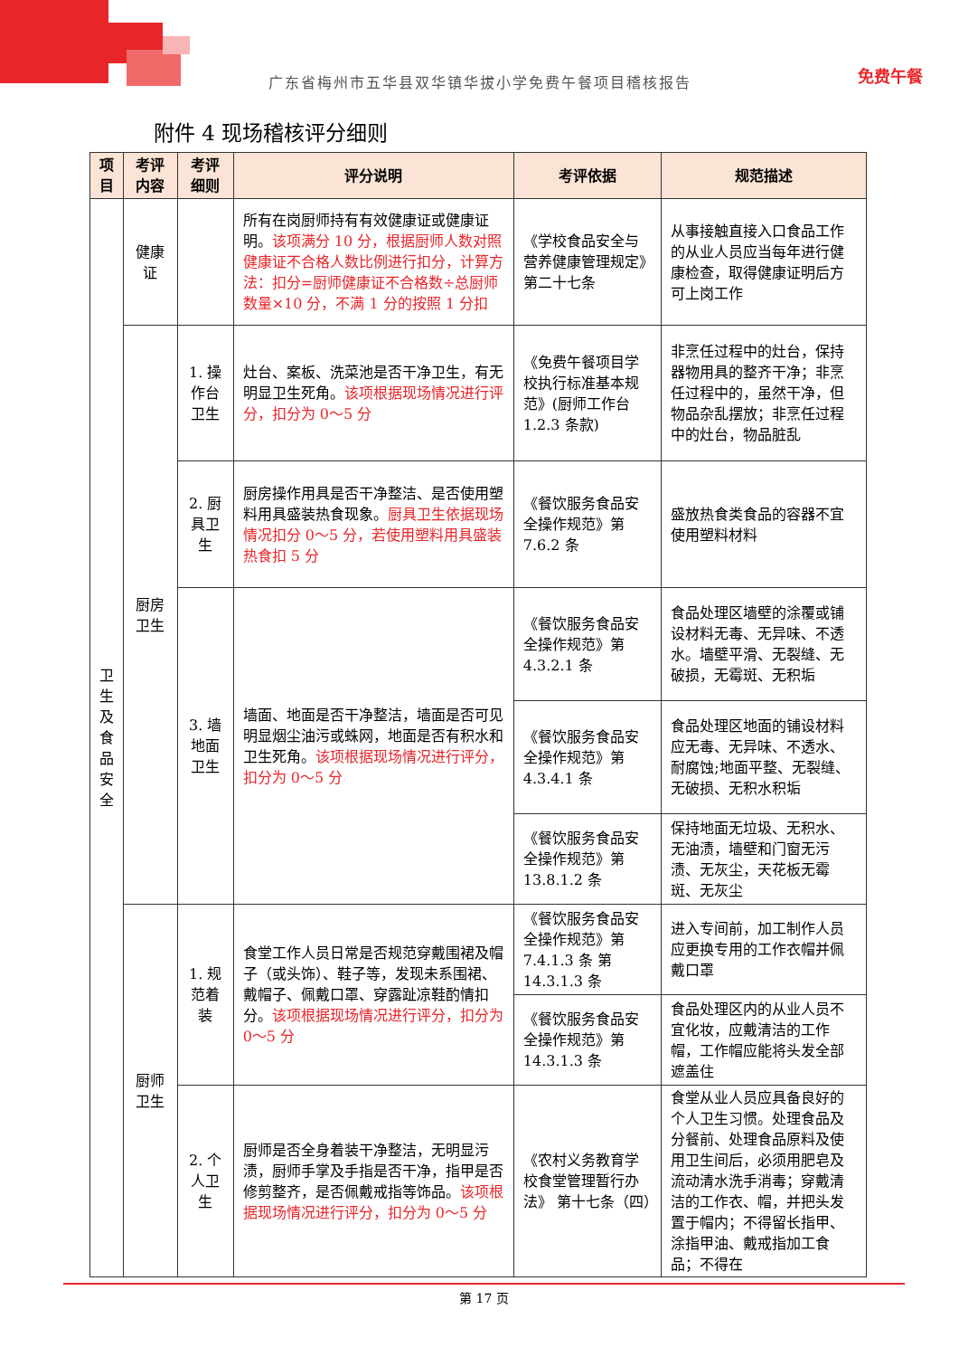免费午餐
广东省梅州市五华县双华镇华拔小学免费午餐项目稽核报告
附件 4 现场稽核评分细则
| 项目 | 考评内容 | 考评细则 | 评分说明 | 考评依据 | 规范描述 |
| --- | --- | --- | --- | --- | --- |
| 卫 生 及 食 品 安 全 | 健康证 | | 所有在岗厨师持有有效健康证或健康证明。 该项满分 10 分，根据厨师人数对照健康证不合格人数比例进行扣分，计算方法：扣分=厨师健康证不合格数÷总厨师数量×10 分，不满 1 分的按照 1 分扣 | 《学校食品安全与营养健康管理规定》第二十七条 | 从事接触直接入口食品工作的从业人员应当每年进行健康检查，取得健康证明后方可上岗工作 |
| | 厨房卫生 | 1. 操作台卫生 | 灶台、案板、洗菜池是否干净卫生，有无明显卫生死角。 该项根据现场情况进行评分，扣分为 0～5 分 | 《免费午餐项目学校执行标准基本规范》(厨师工作台 1.2.3 条款) | 非烹任过程中的灶台，保持器物用具的整齐干净；非烹任过程中的，虽然干净，但物品杂乱摆放；非烹任过程中的灶台，物品脏乱 |
| | | 2. 厨具卫生 | 厨房操作用具是否干净整洁、是否使用塑料用具盛装热食现象。 厨具卫生依据现场情况扣分 0～5 分，若使用塑料用具盛装热食扣 5 分 | 《餐饮服务食品安全操作规范》第 7.6.2 条 | 盛放热食类食品的容器不宜使用塑料材料 |
| | | 3. 墙地面卫生 | 墙面、地面是否干净整洁，墙面是否可见明显烟尘油污或蛛网，地面是否有积水和卫生死角。 该项根据现场情况进行评分，扣分为 0～5 分 | 《餐饮服务食品安全操作规范》第 4.3.2.1 条 | 食品处理区墙壁的涂覆或铺设材料无毒、无异味、不透水。墙壁平滑、无裂缝、无破损，无霉斑、无积垢 |
| | | | | 《餐饮服务食品安全操作规范》第 4.3.4.1 条 | 食品处理区地面的铺设材料应无毒、无异味、不透水、耐腐蚀;地面平整、无裂缝、无破损、无积水积垢 |
| | | | | 《餐饮服务食品安全操作规范》第 13.8.1.2 条 | 保持地面无垃圾、无积水、无油渍，墙壁和门窗无污渍、无灰尘，天花板无霉斑、无灰尘 |
| | 厨师卫生 | 1. 规范着装 | 食堂工作人员日常是否规范穿戴围裙及帽子（或头饰）、鞋子等，发现未系围裙、戴帽子、佩戴口罩、穿露趾凉鞋酌情扣分。 该项根据现场情况进行评分，扣分为 0～5 分 | 《餐饮服务食品安全操作规范》第 7.4.1.3 条 第 14.3.1.3 条 | 进入专间前，加工制作人员应更换专用的工作衣帽并佩戴口罩 |
| | | | | 《餐饮服务食品安全操作规范》第 14.3.1.3 条 | 食品处理区内的从业人员不宜化妆，应戴清洁的工作帽，工作帽应能将头发全部遮盖住 |
| | | 2. 个人卫生 | 厨师是否全身着装干净整洁，无明显污渍，厨师手掌及手指是否干净，指甲是否修剪整齐，是否佩戴戒指等饰品。 该项根据现场情况进行评分，扣分为 0～5 分 | 《农村义务教育学校食堂管理暂行办法》 第十七条（四） | 食堂从业人员应具备良好的个人卫生习惯。处理食品及分餐前、处理食品原料及使用卫生间后，必须用肥皂及流动清水洗手消毒；穿戴清洁的工作衣、帽，并把头发置于帽内；不得留长指甲、涂指甲油、戴戒指加工食品；不得在 |
第 17 页